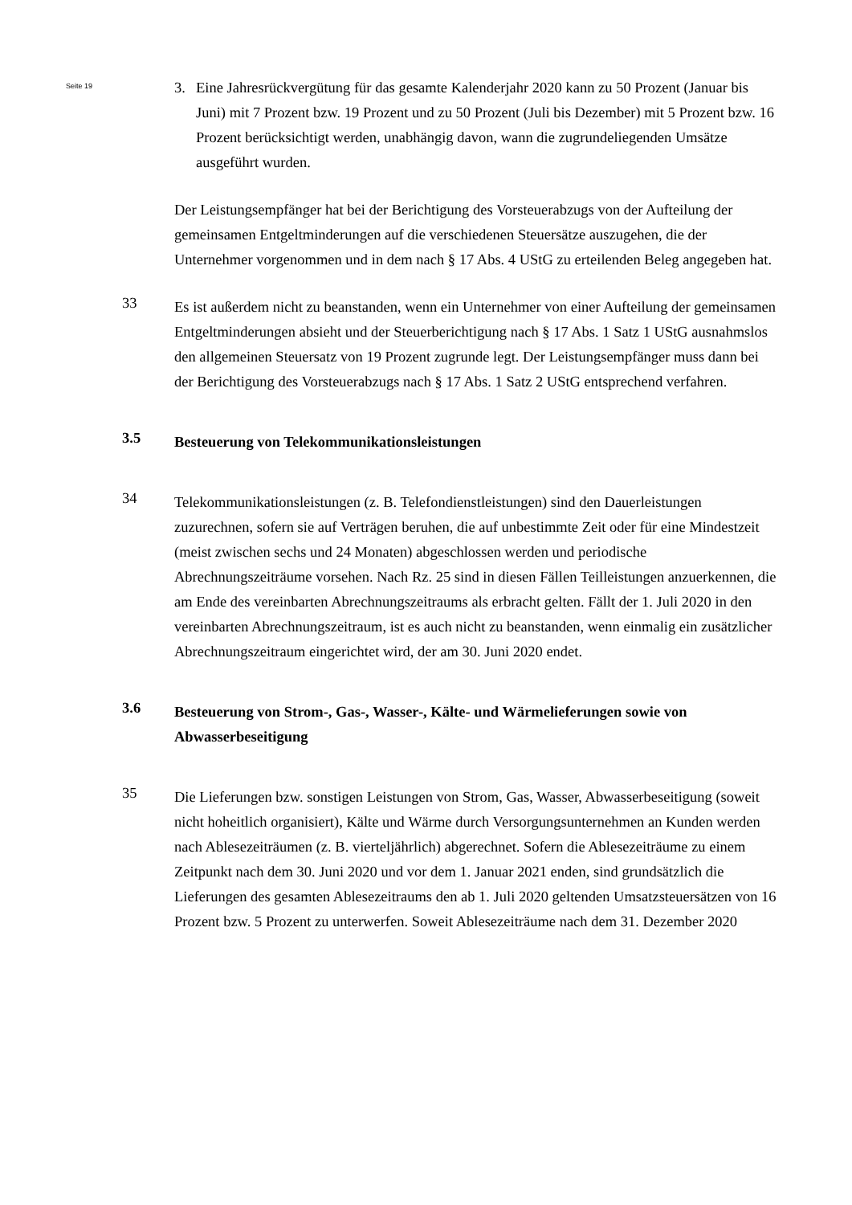Seite 19
3. Eine Jahresrückvergütung für das gesamte Kalenderjahr 2020 kann zu 50 Prozent (Januar bis Juni) mit 7 Prozent bzw. 19 Prozent und zu 50 Prozent (Juli bis Dezember) mit 5 Prozent bzw. 16 Prozent berücksichtigt werden, unabhängig davon, wann die zugrundeliegenden Umsätze ausgeführt wurden.
Der Leistungsempfänger hat bei der Berichtigung des Vorsteuerabzugs von der Aufteilung der gemeinsamen Entgeltminderungen auf die verschiedenen Steuersätze auszugehen, die der Unternehmer vorgenommen und in dem nach § 17 Abs. 4 UStG zu erteilenden Beleg angegeben hat.
33
Es ist außerdem nicht zu beanstanden, wenn ein Unternehmer von einer Aufteilung der gemeinsamen Entgeltminderungen absieht und der Steuerberichtigung nach § 17 Abs. 1 Satz 1 UStG ausnahmslos den allgemeinen Steuersatz von 19 Prozent zugrunde legt. Der Leistungsempfänger muss dann bei der Berichtigung des Vorsteuerabzugs nach § 17 Abs. 1 Satz 2 UStG entsprechend verfahren.
3.5
Besteuerung von Telekommunikationsleistungen
34
Telekommunikationsleistungen (z. B. Telefondienstleistungen) sind den Dauerleistungen zuzurechnen, sofern sie auf Verträgen beruhen, die auf unbestimmte Zeit oder für eine Mindestzeit (meist zwischen sechs und 24 Monaten) abgeschlossen werden und periodische Abrechnungszeiträume vorsehen. Nach Rz. 25 sind in diesen Fällen Teilleistungen anzuerkennen, die am Ende des vereinbarten Abrechnungszeitraums als erbracht gelten. Fällt der 1. Juli 2020 in den vereinbarten Abrechnungszeitraum, ist es auch nicht zu beanstanden, wenn einmalig ein zusätzlicher Abrechnungszeitraum eingerichtet wird, der am 30. Juni 2020 endet.
3.6
Besteuerung von Strom-, Gas-, Wasser-, Kälte- und Wärmelieferungen sowie von Abwasserbeseitigung
35
Die Lieferungen bzw. sonstigen Leistungen von Strom, Gas, Wasser, Abwasserbeseitigung (soweit nicht hoheitlich organisiert), Kälte und Wärme durch Versorgungsunternehmen an Kunden werden nach Ablesezeiträumen (z. B. vierteljährlich) abgerechnet. Sofern die Ablesezeiträume zu einem Zeitpunkt nach dem 30. Juni 2020 und vor dem 1. Januar 2021 enden, sind grundsätzlich die Lieferungen des gesamten Ablesezeitraums den ab 1. Juli 2020 geltenden Umsatzsteuersätzen von 16 Prozent bzw. 5 Prozent zu unterwerfen. Soweit Ablesezeiträume nach dem 31. Dezember 2020